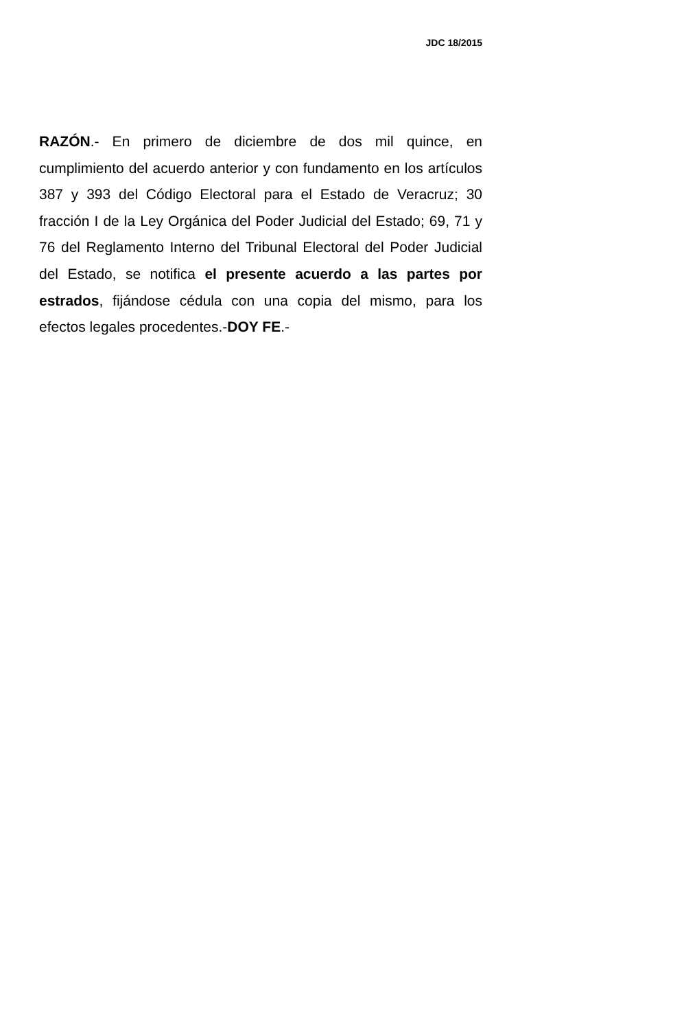JDC 18/2015
RAZÓN.- En primero de diciembre de dos mil quince, en cumplimiento del acuerdo anterior y con fundamento en los artículos 387 y 393 del Código Electoral para el Estado de Veracruz; 30 fracción I de la Ley Orgánica del Poder Judicial del Estado; 69, 71 y 76 del Reglamento Interno del Tribunal Electoral del Poder Judicial del Estado, se notifica el presente acuerdo a las partes por estrados, fijándose cédula con una copia del mismo, para los efectos legales procedentes.-DOY FE.-